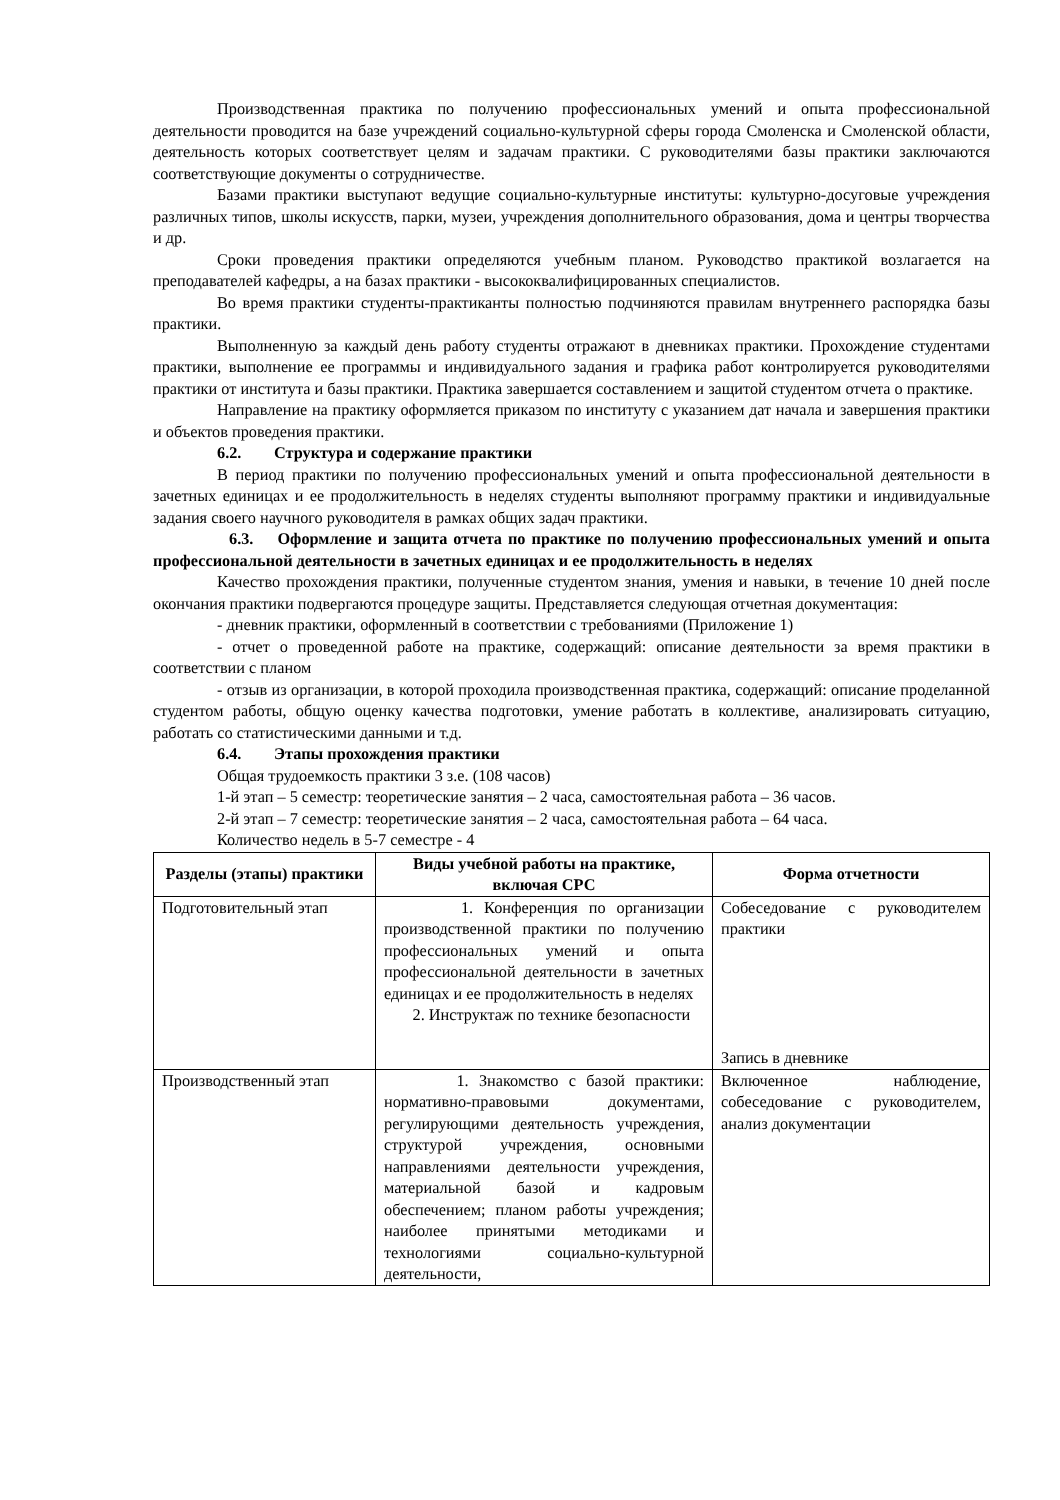Производственная практика по получению профессиональных умений и опыта профессиональной деятельности проводится на базе учреждений социально-культурной сферы города Смоленска и Смоленской области, деятельность которых соответствует целям и задачам практики. С руководителями базы практики заключаются соответствующие документы о сотрудничестве.
Базами практики выступают ведущие социально-культурные институты: культурно-досуговые учреждения различных типов, школы искусств, парки, музеи, учреждения дополнительного образования, дома и центры творчества и др.
Сроки проведения практики определяются учебным планом. Руководство практикой возлагается на преподавателей кафедры, а на базах практики - высококвалифицированных специалистов.
Во время практики студенты-практиканты полностью подчиняются правилам внутреннего распорядка базы практики.
Выполненную за каждый день работу студенты отражают в дневниках практики. Прохождение студентами практики, выполнение ее программы и индивидуального задания и графика работ контролируется руководителями практики от института и базы практики. Практика завершается составлением и защитой студентом отчета о практике.
Направление на практику оформляется приказом по институту с указанием дат начала и завершения практики и объектов проведения практики.
6.2. Структура и содержание практики
В период практики по получению профессиональных умений и опыта профессиональной деятельности в зачетных единицах и ее продолжительность в неделях студенты выполняют программу практики и индивидуальные задания своего научного руководителя в рамках общих задач практики.
6.3. Оформление и защита отчета по практике по получению профессиональных умений и опыта профессиональной деятельности в зачетных единицах и ее продолжительность в неделях
Качество прохождения практики, полученные студентом знания, умения и навыки, в течение 10 дней после окончания практики подвергаются процедуре защиты. Представляется следующая отчетная документация:
- дневник практики, оформленный в соответствии с требованиями (Приложение 1)
- отчет о проведенной работе на практике, содержащий: описание деятельности за время практики в соответствии с планом
- отзыв из организации, в которой проходила производственная практика, содержащий: описание проделанной студентом работы, общую оценку качества подготовки, умение работать в коллективе, анализировать ситуацию, работать со статистическими данными и т.д.
6.4. Этапы прохождения практики
Общая трудоемкость практики 3 з.е. (108 часов)
1-й этап – 5 семестр: теоретические занятия – 2 часа, самостоятельная работа – 36 часов.
2-й этап – 7 семестр: теоретические занятия – 2 часа, самостоятельная работа – 64 часа.
Количество недель в 5-7 семестре - 4
| Разделы (этапы) практики | Виды учебной работы на практике, включая СРС | Форма отчетности |
| --- | --- | --- |
| Подготовительный этап | 1. Конференция по организации производственной практики по получению профессиональных умений и опыта профессиональной деятельности в зачетных единицах и ее продолжительность в неделях 2. Инструктаж по технике безопасности | Собеседование с руководителем практики Запись в дневнике |
| Производственный этап | 1. Знакомство с базой практики: нормативно-правовыми документами, регулирующими деятельность учреждения, структурой учреждения, основными направлениями деятельности учреждения, материальной базой и кадровым обеспечением; планом работы учреждения; наиболее принятыми методиками и технологиями социально-культурной деятельности, | Включенное наблюдение, собеседование с руководителем, анализ документации |